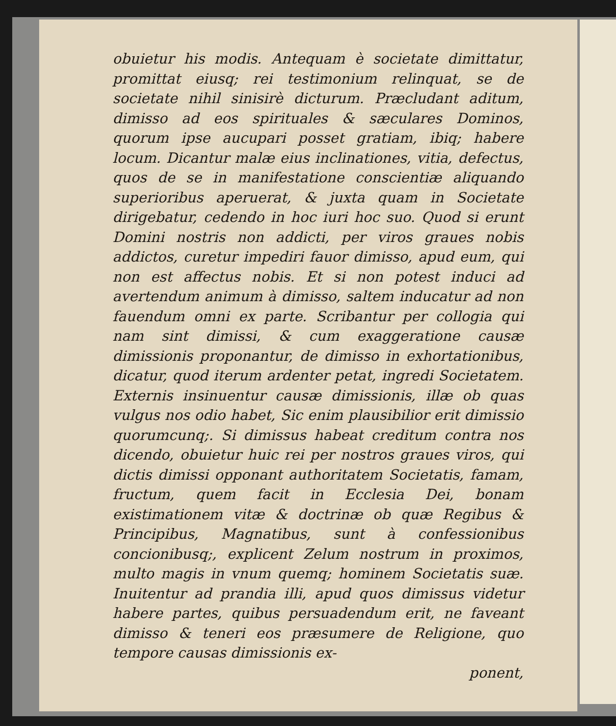obuietur his modis. Antequam è societate dimittatur, promittat eiusq; rei testimonium relinquat, se de societate nihil sinisirè dicturum. Præcludant aditum, dimisso ad eos spirituales & sæculares Dominos, quorum ipse aucupari posset gratiam, ibiq; habere locum. Dicantur malæ eius inclinationes, vitia, defectus, quos de se in manifestatione conscientiæ aliquando superioribus aperuerat, & juxta quam in Societate dirigebatur, cedendo in hoc iuri hoc suo. Quod si erunt Domini nostris non addicti, per viros graues nobis addictos, curetur impediri fauor dimisso, apud eum, qui non est affectus nobis. Et si non potest induci ad avertendum animum à dimisso, saltem inducatur ad non fauendum omni ex parte. Scribantur per collogia qui nam sint dimissi, & cum exaggeratione causæ dimissionis proponantur, de dimisso in exhortationibus, dicatur, quod iterum ardenter petat, ingredi Societatem. Externis insinuentur causæ dimissionis, illæ ob quas vulgus nos odio habet, Sic enim plausibilior erit dimissio quorumcunq;. Si dimissus habeat creditum contra nos dicendo, obuietur huic rei per nostros graues viros, qui dictis dimissi opponant authoritatem Societatis, famam, fructum, quem facit in Ecclesia Dei, bonam existimationem vitæ & doctrinæ ob quæ Regibus & Principibus, Magnatibus, sunt à confessionibus concionibusq;, explicent Zelum nostrum in proximos, multo magis in vnum quemq; hominem Societatis suæ. Inuitentur ad prandia illi, apud quos dimissus videtur habere partes, quibus persuadendum erit, ne faveant dimisso & teneri eos præsumere de Religione, quo tempore causas dimissionis ex-
ponent,